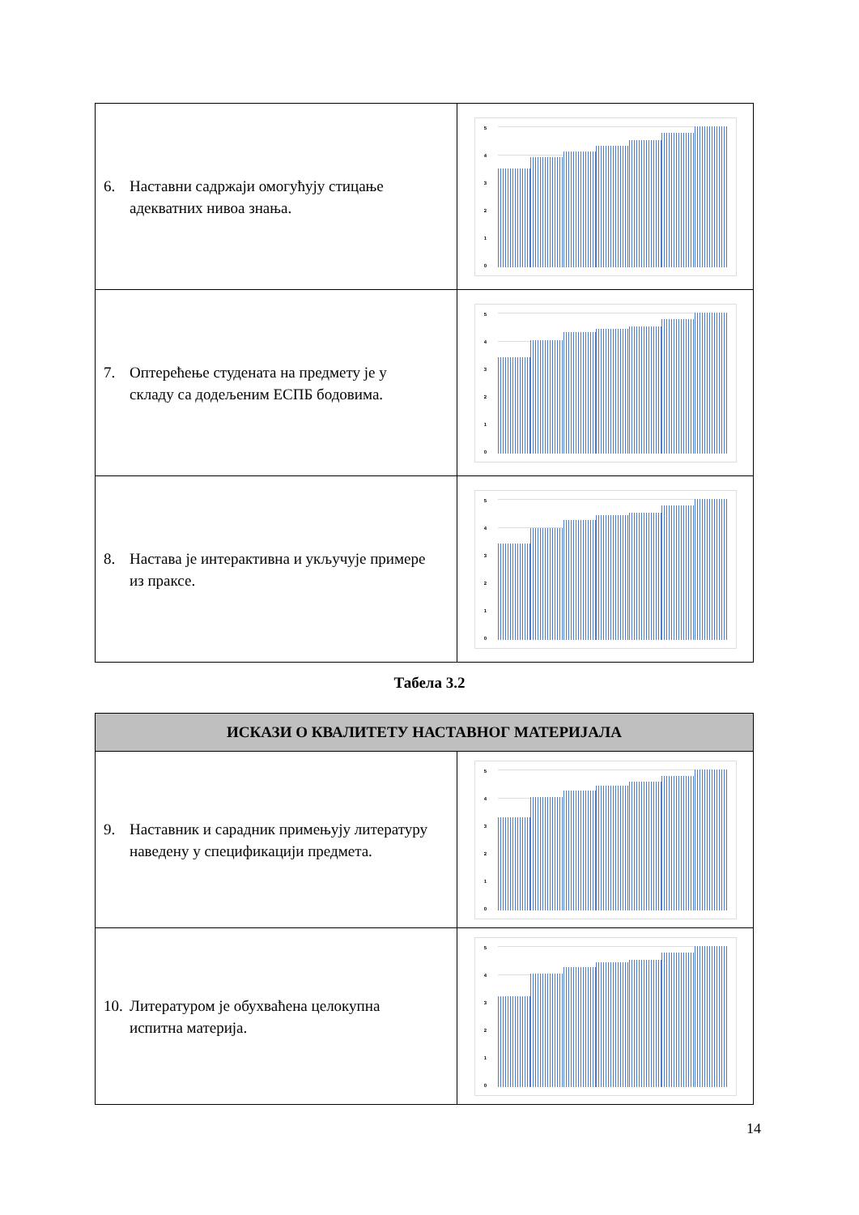| 6. Наставни садржаји омогућују стицање адекватних нивоа знања. | 5 4 3 2 1 0 |
| 7. Оптерећење студената на предмету је у складу са додељеним ЕСПБ бодовима. | 5 4 3 2 1 0 |
| 8. Настава је интерактивна и укључује примере из праксе. | 5 4 3 2 1 0 |
Табела 3.2
| ИСКАЗИ О КВАЛИТЕТУ НАСТАВНОГ МАТЕРИЈАЛА | |
| --- | --- |
| 9. Наставник и сарадник примењују литературу наведену у спецификацији предмета. | 5 4 3 2 1 0 |
| 10. Литературом је обухваћена целокупна испитна материја. | 5 4 3 2 1 0 |
14